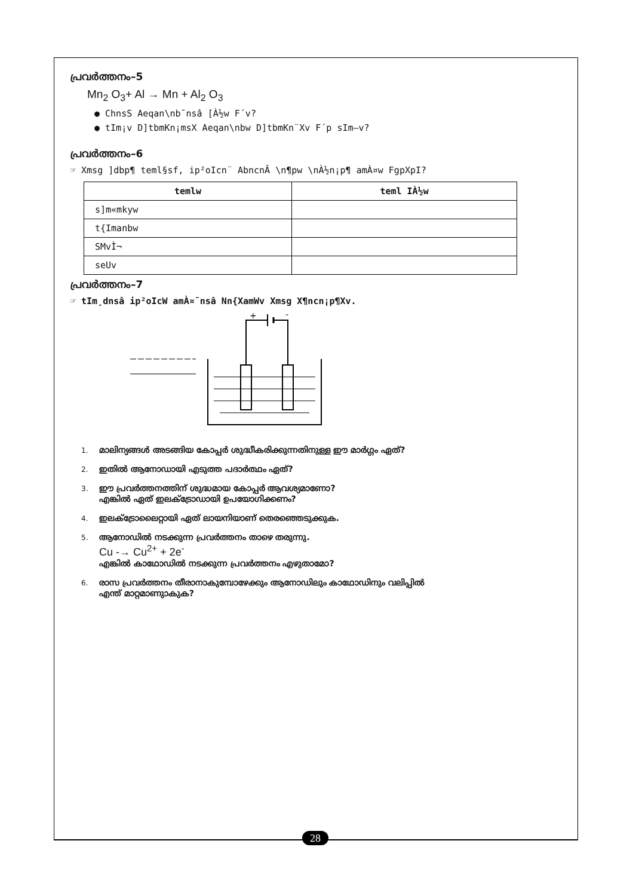പ്രവർത്തനം–5
Mn<sub>2</sub> O<sub>3</sub>+ Al → Mn + Al<sub>2</sub> O<sub>3</sub>
● ChnsS Aeqan\nb¯nsâ [À½w F´v?
● tIm¡v D]tbmKn¡msX Aeqan\nbw D]tbmKn¨Xv F´p sIm–v?
പ്രവർത്തനം–6
☞ Xmsg ]dbp¶ teml§sf, ip²oIcn¨ AbncnÂ \n¶pw \nÀ½n¡p¶ amÀ¤w FgpXpI?
| temlw | teml IÀ½w |
| --- | --- |
| s]m«mkyw | |
| t{Imanbw | |
| SMvÌ¬ | |
| seUv | |
പ്രവർത്തനം–7
☞ tIm¸dnsâ ip²oIcW amÀ¤¯nsâ Nn{XamWv Xmsg X¶ncn¡p¶Xv.
+
-
1. മാലിന്യങ്ങൾ അടങ്ങിയ കോപ്പർ ശുദ്ധീകരിക്കുന്നതിനുള്ള ഈ മാർഗ്ഗം ഏത്?
2. ഇതിൽ ആനോഡായി എടുത്ത പദാർത്ഥം ഏത്?
3. ഈ പ്രവർത്തനത്തിന് ശുദ്ധമായ കോപ്പർ ആവശ്യമാണോ?
എങ്കിൽ ഏത് ഇലക്ട്രോഡായി ഉപയോഗിക്കണം?
4. ഇലക്ട്രോലൈറ്റായി ഏത് ലായനിയാണ് തെരഞ്ഞെടുക്കുക.
5. ആനോഡിൽ നടക്കുന്ന പ്രവർത്തനം താഴെ തരുന്നു.
Cu -→ Cu<sup>2+</sup> + 2e<sup>-</sup>
എങ്കിൽ കാഥോഡിൽ നടക്കുന്ന പ്രവർത്തനം എഴുതാമോ?
6. രാസ പ്രവർത്തനം തീരാനാകുമ്പോഴേക്കും ആനോഡിലും കാഥോഡിനും വലിപ്പിൽ
എന്ത് മാറ്റമാണുാകുക?
28